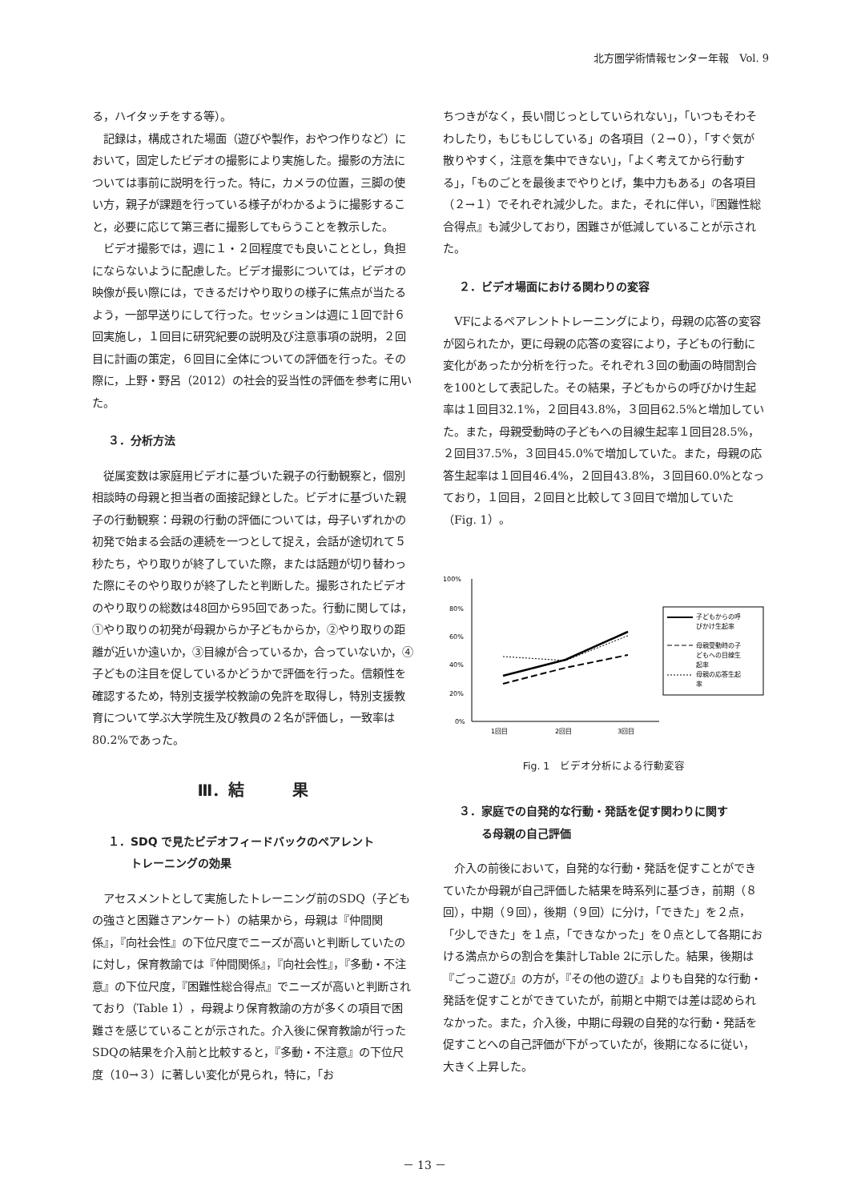北方圏学術情報センター年報　Vol. 9
る，ハイタッチをする等）。
記録は，構成された場面（遊びや製作，おやつ作りなど）において，固定したビデオの撮影により実施した。撮影の方法については事前に説明を行った。特に，カメラの位置，三脚の使い方，親子が課題を行っている様子がわかるように撮影すること，必要に応じて第三者に撮影してもらうことを教示した。
ビデオ撮影では，週に１・２回程度でも良いこととし，負担にならないように配慮した。ビデオ撮影については，ビデオの映像が長い際には，できるだけやり取りの様子に焦点が当たるよう，一部早送りにして行った。セッションは週に１回で計６回実施し，１回目に研究紀要の説明及び注意事項の説明，２回目に計画の策定，６回目に全体についての評価を行った。その際に，上野・野呂（2012）の社会的妥当性の評価を参考に用いた。
３．分析方法
従属変数は家庭用ビデオに基づいた親子の行動観察と，個別相談時の母親と担当者の面接記録とした。ビデオに基づいた親子の行動観察：母親の行動の評価については，母子いずれかの初発で始まる会話の連続を一つとして捉え，会話が途切れて５秒たち，やり取りが終了していた際，または話題が切り替わった際にそのやり取りが終了したと判断した。撮影されたビデオのやり取りの総数は48回から95回であった。行動に関しては，①やり取りの初発が母親からか子どもからか，②やり取りの距離が近いか遠いか，③目線が合っているか，合っていないか，④子どもの注目を促しているかどうかで評価を行った。信頼性を確認するため，特別支援学校教諭の免許を取得し，特別支援教育について学ぶ大学院生及び教員の２名が評価し，一致率は80.2%であった。
Ⅲ．結　　　果
１．SDQ で見たビデオフィードバックのペアレント
　　トレーニングの効果
アセスメントとして実施したトレーニング前のSDQ（子どもの強さと困難さアンケート）の結果から，母親は『仲間関係』，『向社会性』の下位尺度でニーズが高いと判断していたのに対し，保育教諭では『仲間関係』，『向社会性』，『多動・不注意』の下位尺度，『困難性総合得点』でニーズが高いと判断されており（Table 1），母親より保育教諭の方が多くの項目で困難さを感じていることが示された。介入後に保育教諭が行ったSDQの結果を介入前と比較すると，『多動・不注意』の下位尺度（10→３）に著しい変化が見られ，特に，「お
ちつきがなく，長い間じっとしていられない」，「いつもそわそわしたり，もじもじしている」の各項目（２→０），「すぐ気が散りやすく，注意を集中できない」，「よく考えてから行動する」，「ものごとを最後までやりとげ，集中力もある」の各項目（２→１）でそれぞれ減少した。また，それに伴い，『困難性総合得点』も減少しており，困難さが低減していることが示された。
２．ビデオ場面における関わりの変容
VFによるペアレントトレーニングにより，母親の応答の変容が図られたか，更に母親の応答の変容により，子どもの行動に変化があったか分析を行った。それぞれ３回の動画の時間割合を100として表記した。その結果，子どもからの呼びかけ生起率は１回目32.1%，２回目43.8%，３回目62.5%と増加していた。また，母親受動時の子どもへの目線生起率１回目28.5%，２回目37.5%，３回目45.0%で増加していた。また，母親の応答生起率は１回目46.4%，２回目43.8%，３回目60.0%となっており，１回目，２回目と比較して３回目で増加していた（Fig. 1）。
100%
80%
60%
40%
20%
0%
1回目
2回目
3回目
子どもからの呼
びかけ生起率
母親受動時の子
どもへの目線生
起率
母親の応答生起
率
Fig. 1　ビデオ分析による行動変容
３．家庭での自発的な行動・発話を促す関わりに関す
　　る母親の自己評価
介入の前後において，自発的な行動・発話を促すことができていたか母親が自己評価した結果を時系列に基づき，前期（８回），中期（９回），後期（９回）に分け，「できた」を２点，「少しできた」を１点，「できなかった」を０点として各期における満点からの割合を集計しTable 2に示した。結果，後期は『ごっこ遊び』の方が，『その他の遊び』よりも自発的な行動・発話を促すことができていたが，前期と中期では差は認められなかった。また，介入後，中期に母親の自発的な行動・発話を促すことへの自己評価が下がっていたが，後期になるに従い，大きく上昇した。
－ 13 －